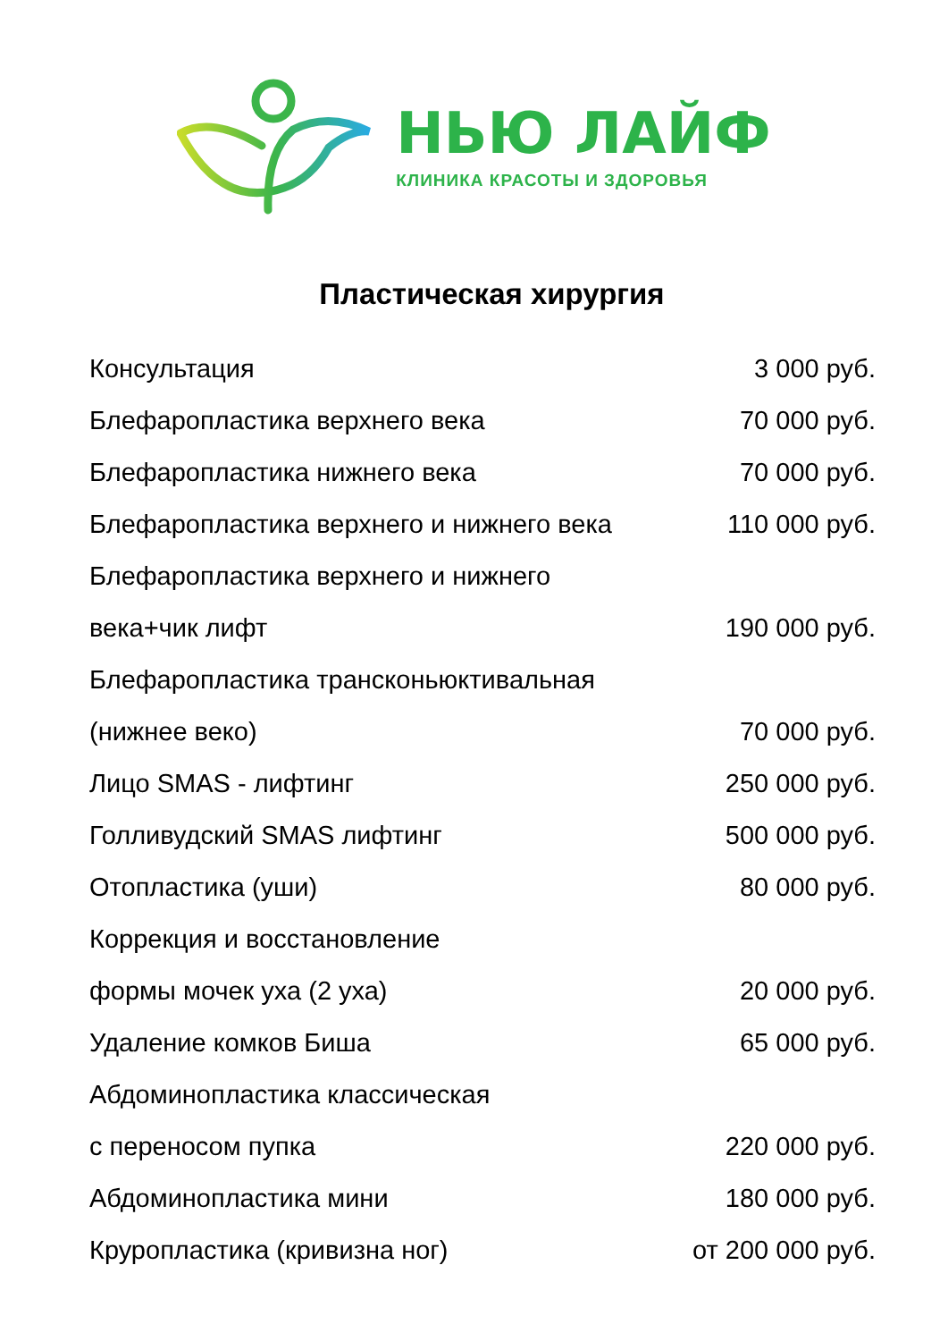НЬЮ ЛАЙФ
КЛИНИКА КРАСОТЫ И ЗДОРОВЬЯ
Пластическая хирургия
| Консультация | 3 000 руб. |
| Блефаропластика верхнего века | 70 000 руб. |
| Блефаропластика нижнего века | 70 000 руб. |
| Блефаропластика верхнего и нижнего века | 110 000 руб. |
| Блефаропластика верхнего и нижнего | |
| века+чик лифт | 190 000 руб. |
| Блефаропластика трансконьюктивальная | |
| (нижнее веко) | 70 000 руб. |
| Лицо SMAS - лифтинг | 250 000 руб. |
| Голливудский SMAS лифтинг | 500 000 руб. |
| Отопластика (уши) | 80 000 руб. |
| Коррекция и восстановление | |
| формы мочек уха (2 уха) | 20 000 руб. |
| Удаление комков Биша | 65 000 руб. |
| Абдоминопластика классическая | |
| с переносом пупка | 220 000 руб. |
| Абдоминопластика мини | 180 000 руб. |
| Круропластика (кривизна ног) | от 200 000 руб. |